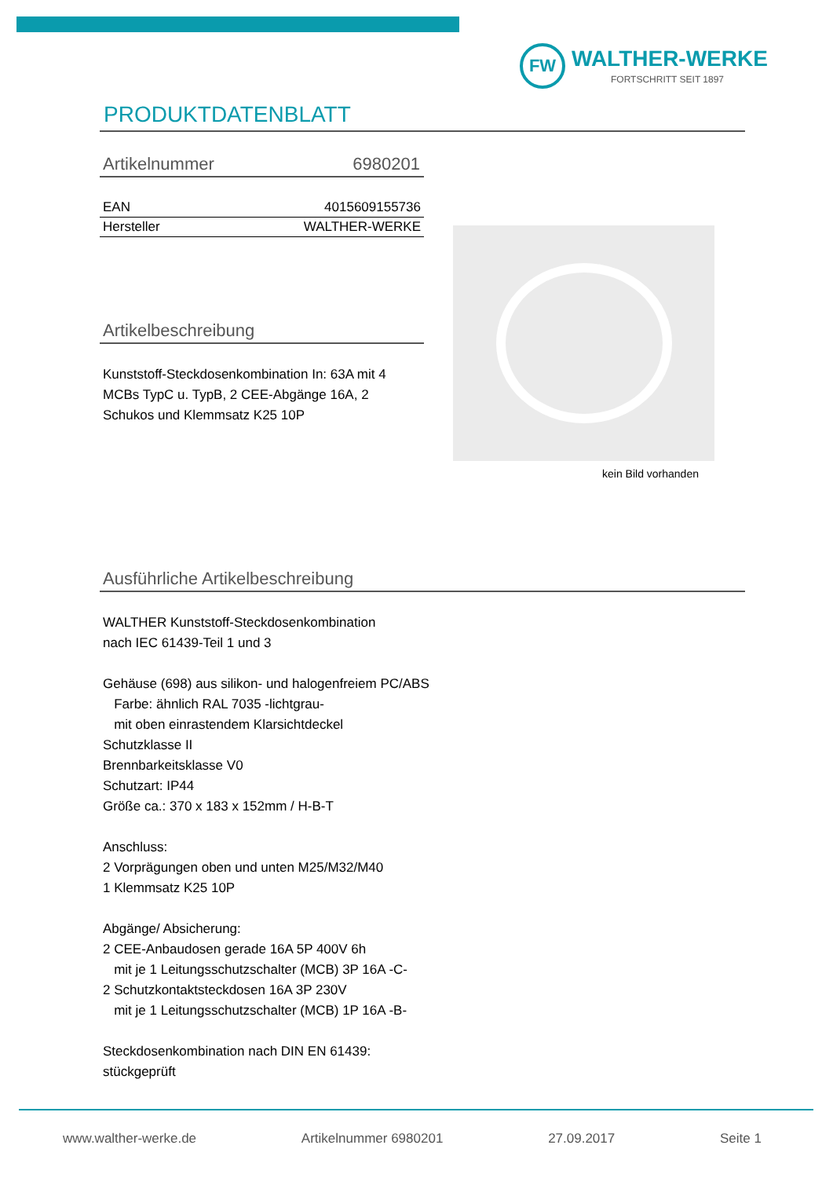FW
WALTHER-WERKE
FORTSCHRITT SEIT 1897
PRODUKTDATENBLATT
Artikelnummer 6980201
| EAN | 4015609155736 |
| Hersteller | WALTHER-WERKE |
Artikelbeschreibung
Kunststoff-Steckdosenkombination In: 63A mit 4
MCBs TypC u. TypB, 2 CEE-Abgänge 16A, 2
Schukos und Klemmsatz K25 10P
kein Bild vorhanden
Ausführliche Artikelbeschreibung
WALTHER Kunststoff-Steckdosenkombination
nach IEC 61439-Teil 1 und 3
Gehäuse (698) aus silikon- und halogenfreiem PC/ABS
Farbe: ähnlich RAL 7035 -lichtgrau-
mit oben einrastendem Klarsichtdeckel
Schutzklasse II
Brennbarkeitsklasse V0
Schutzart: IP44
Größe ca.: 370 x 183 x 152mm / H-B-T
Anschluss:
2 Vorprägungen oben und unten M25/M32/M40
1 Klemmsatz K25 10P
Abgänge/ Absicherung:
2 CEE-Anbaudosen gerade 16A 5P 400V 6h
mit je 1 Leitungsschutzschalter (MCB) 3P 16A -C-
2 Schutzkontaktsteckdosen 16A 3P 230V
mit je 1 Leitungsschutzschalter (MCB) 1P 16A -B-
Steckdosenkombination nach DIN EN 61439:
stückgeprüft
www.walther-werke.de Artikelnummer 6980201 27.09.2017 Seite 1